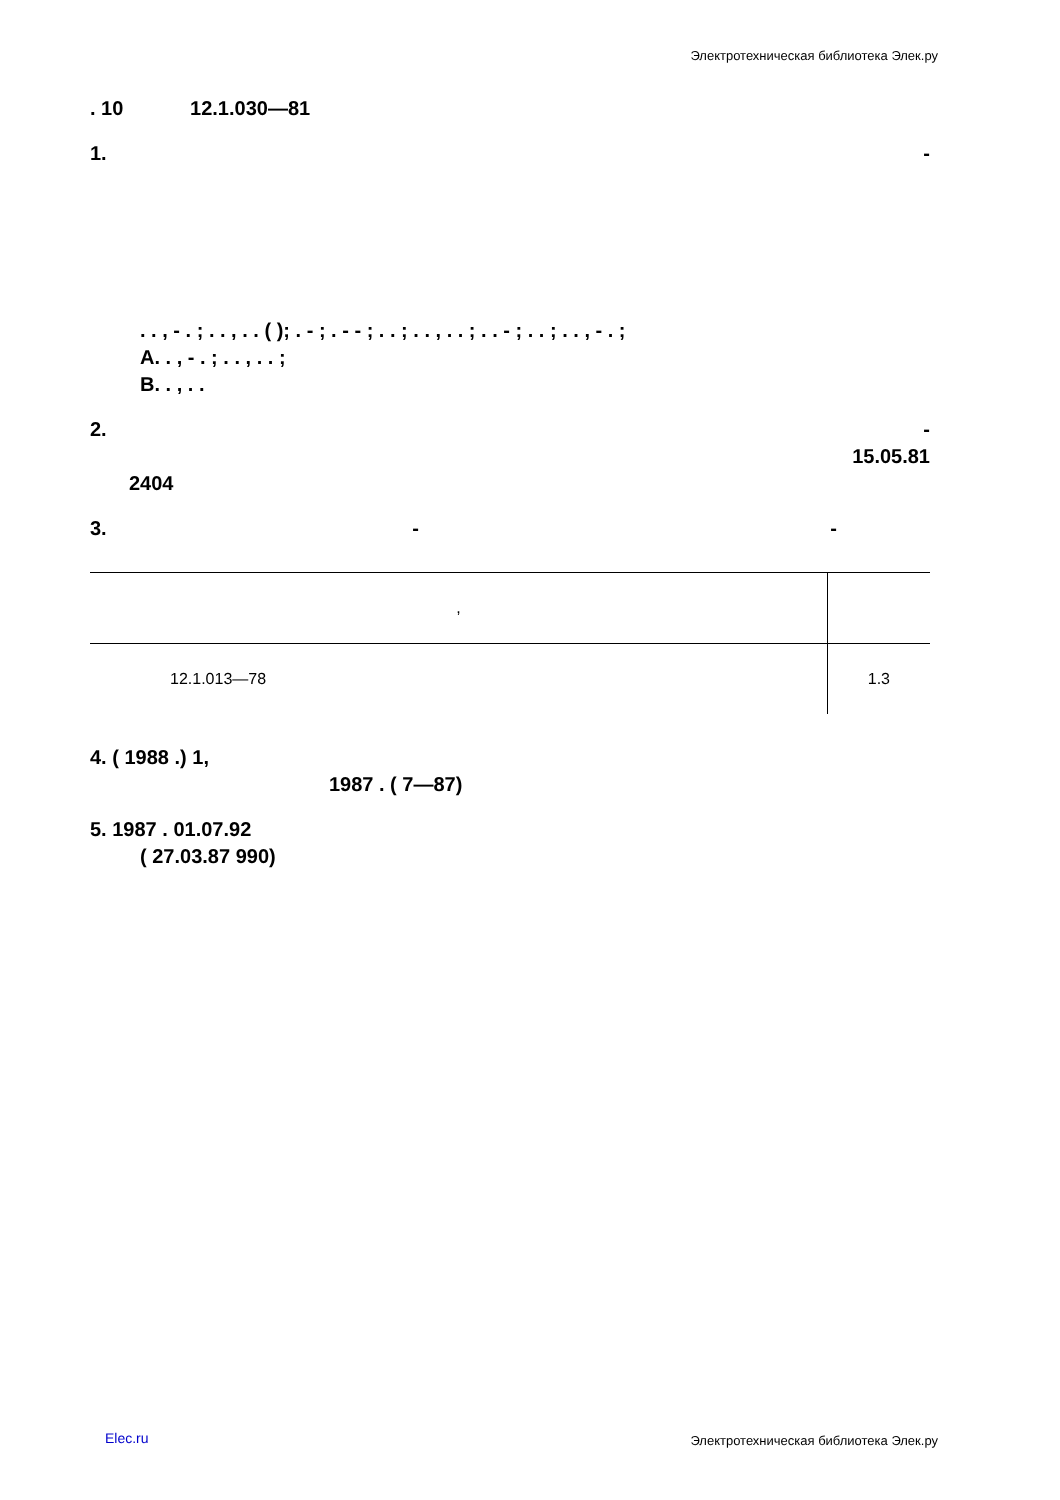Электротехническая библиотека Элек.ру
. 10 12.1.030—81
1. -
. . , - . ; . . , . . ( ); . - ; . - - ; . . ; . . , . . ; . . - ; . . ; . . , - . ;
A. . , - . ; . . , . . ;
B. . , . .
2. -
15.05.81
2404
3. - -
| , | |
| 12.1.013—78 | 1.3 |
4. ( 1988 .) 1,
1987 . ( 7—87)
5. 1987 . 01.07.92
( 27.03.87 990)
Elec.ru
Электротехническая библиотека Элек.ру